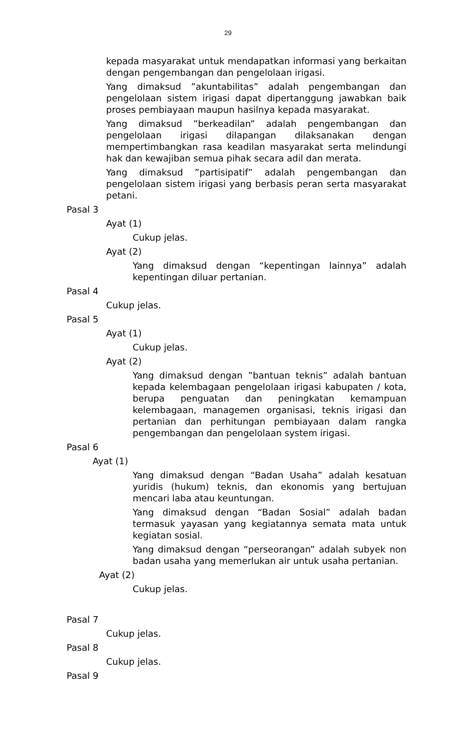29
kepada masyarakat untuk mendapatkan informasi yang berkaitan dengan pengembangan dan pengelolaan irigasi.
Yang dimaksud ”akuntabilitas” adalah pengembangan dan pengelolaan sistem irigasi dapat dipertanggung jawabkan baik proses pembiayaan maupun hasilnya kepada masyarakat.
Yang dimaksud ”berkeadilan” adalah pengembangan dan pengelolaan irigasi dilapangan dilaksanakan dengan mempertimbangkan rasa keadilan masyarakat serta melindungi hak dan kewajiban semua pihak secara adil dan merata.
Yang dimaksud ”partisipatif” adalah pengembangan dan pengelolaan sistem irigasi yang berbasis peran serta masyarakat petani.
Pasal 3
Ayat (1)
Cukup jelas.
Ayat (2)
Yang dimaksud dengan “kepentingan lainnya” adalah kepentingan diluar pertanian.
Pasal 4
Cukup jelas.
Pasal 5
Ayat (1)
Cukup jelas.
Ayat (2)
Yang dimaksud dengan ”bantuan teknis” adalah bantuan kepada kelembagaan pengelolaan irigasi kabupaten / kota, berupa penguatan dan peningkatan kemampuan kelembagaan, managemen organisasi, teknis irigasi dan pertanian dan perhitungan pembiayaan dalam rangka pengembangan dan pengelolaan system irigasi.
Pasal 6
Ayat (1)
Yang dimaksud dengan “Badan Usaha” adalah kesatuan yuridis (hukum) teknis, dan ekonomis yang bertujuan mencari laba atau keuntungan.
Yang dimaksud dengan “Badan Sosial” adalah badan termasuk yayasan yang kegiatannya semata mata untuk kegiatan sosial.
Yang dimaksud dengan “perseorangan” adalah subyek non badan usaha yang memerlukan air untuk usaha pertanian.
Ayat (2)
Cukup jelas.
Pasal 7
Cukup jelas.
Pasal 8
Cukup jelas.
Pasal 9